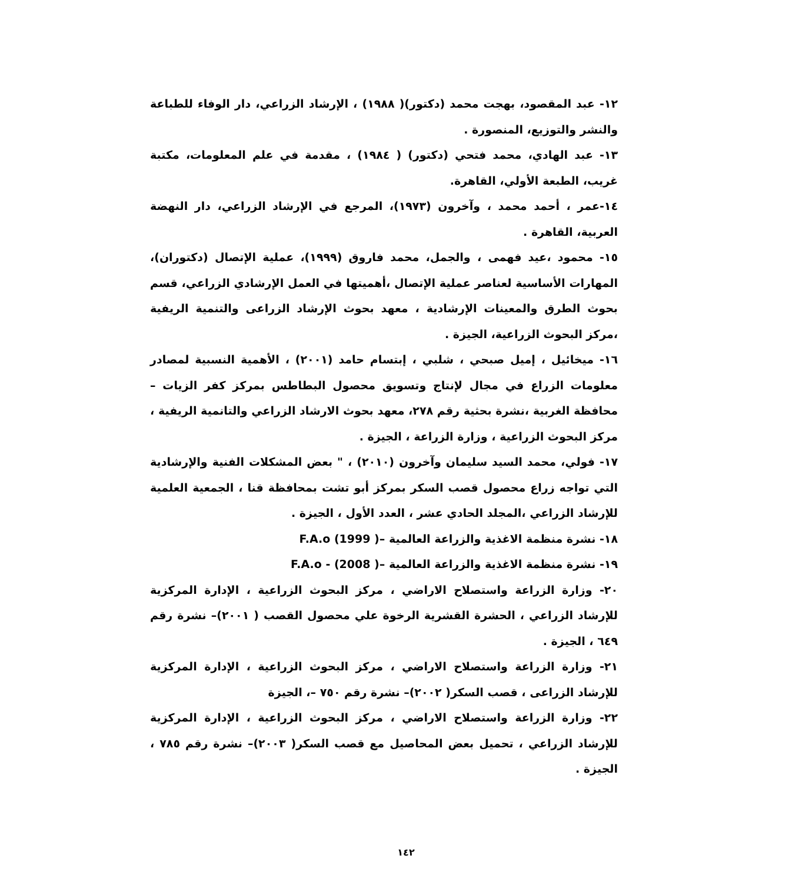١٢- عبد المقصود، بهجت محمد (دكتور)( ١٩٨٨) ، الإرشاد الزراعي، دار الوفاء للطباعة والنشر والتوزيع، المنصورة .
١٣- عبد الهادي، محمد فتحي (دكتور) ( ١٩٨٤) ، مقدمة في علم المعلومات، مكتبة غريب، الطبعة الأولي، القاهرة.
١٤-عمر ، أحمد محمد ، وآخرون (١٩٧٣)، المرجع في الإرشاد الزراعي، دار النهضة العربية، القاهرة .
١٥- محمود ،عيد فهمى ، والجمل، محمد فاروق (١٩٩٩)، عملية الإتصال (دكتوران)، المهارات الأساسية لعناصر عملية الإتصال ،أهميتها في العمل الإرشادي الزراعي، قسم بحوث الطرق والمعينات الإرشادية ، معهد بحوث الإرشاد الزراعى والتنمية الريفية ،مركز البحوث الزراعية، الجيزة .
١٦- ميخائيل ، إميل صبحي ، شلبي ، إبتسام حامد (٢٠٠١) ، الأهمية النسبية لمصادر معلومات الزراع في مجال لإنتاج وتسويق محصول البطاطس بمركز كفر الزيات – محافظة الغربية ،نشرة بحثية رقم ٢٧٨، معهد بحوث الارشاد الزراعي والتانمية الريفية ، مركز البحوث الزراعية ، وزارة الزراعة ، الجيزة .
١٧- فولي، محمد السيد سليمان وآخرون (٢٠١٠) ، " بعض المشكلات الفنية والإرشادية التي تواجه زراع محصول قصب السكر بمركز أبو تشت بمحافظة قنا ، الجمعية العلمية للإرشاد الزراعي ،المجلد الحادي عشر ، العدد الأول ، الجيزة .
١٨- نشرة منظمة الاغذية والزراعة العالمية –F.A.o (1999 )
١٩- نشرة منظمة الاغذية والزراعة العالمية –F.A.o - (2008 )
٢٠- وزارة الزراعة واستصلاح الاراضي ، مركز البحوث الزراعية ، الإدارة المركزية للإرشاد الزراعي ، الحشرة القشرية الرخوة علي محصول القصب ( ٢٠٠١)– نشرة رقم ٦٤٩ ، الجيزة .
٢١- وزارة الزراعة واستصلاح الاراضي ، مركز البحوث الزراعية ، الإدارة المركزية للإرشاد الزراعى ، قصب السكر( ٢٠٠٢)– نشرة رقم ٧٥٠ –، الجيزة
٢٢- وزارة الزراعة واستصلاح الاراضي ، مركز البحوث الزراعية ، الإدارة المركزية للإرشاد الزراعي ، تحميل بعض المحاصيل مع قصب السكر( ٢٠٠٣)– نشرة رقم ٧٨٥ ، الجيزة .
١٤٢